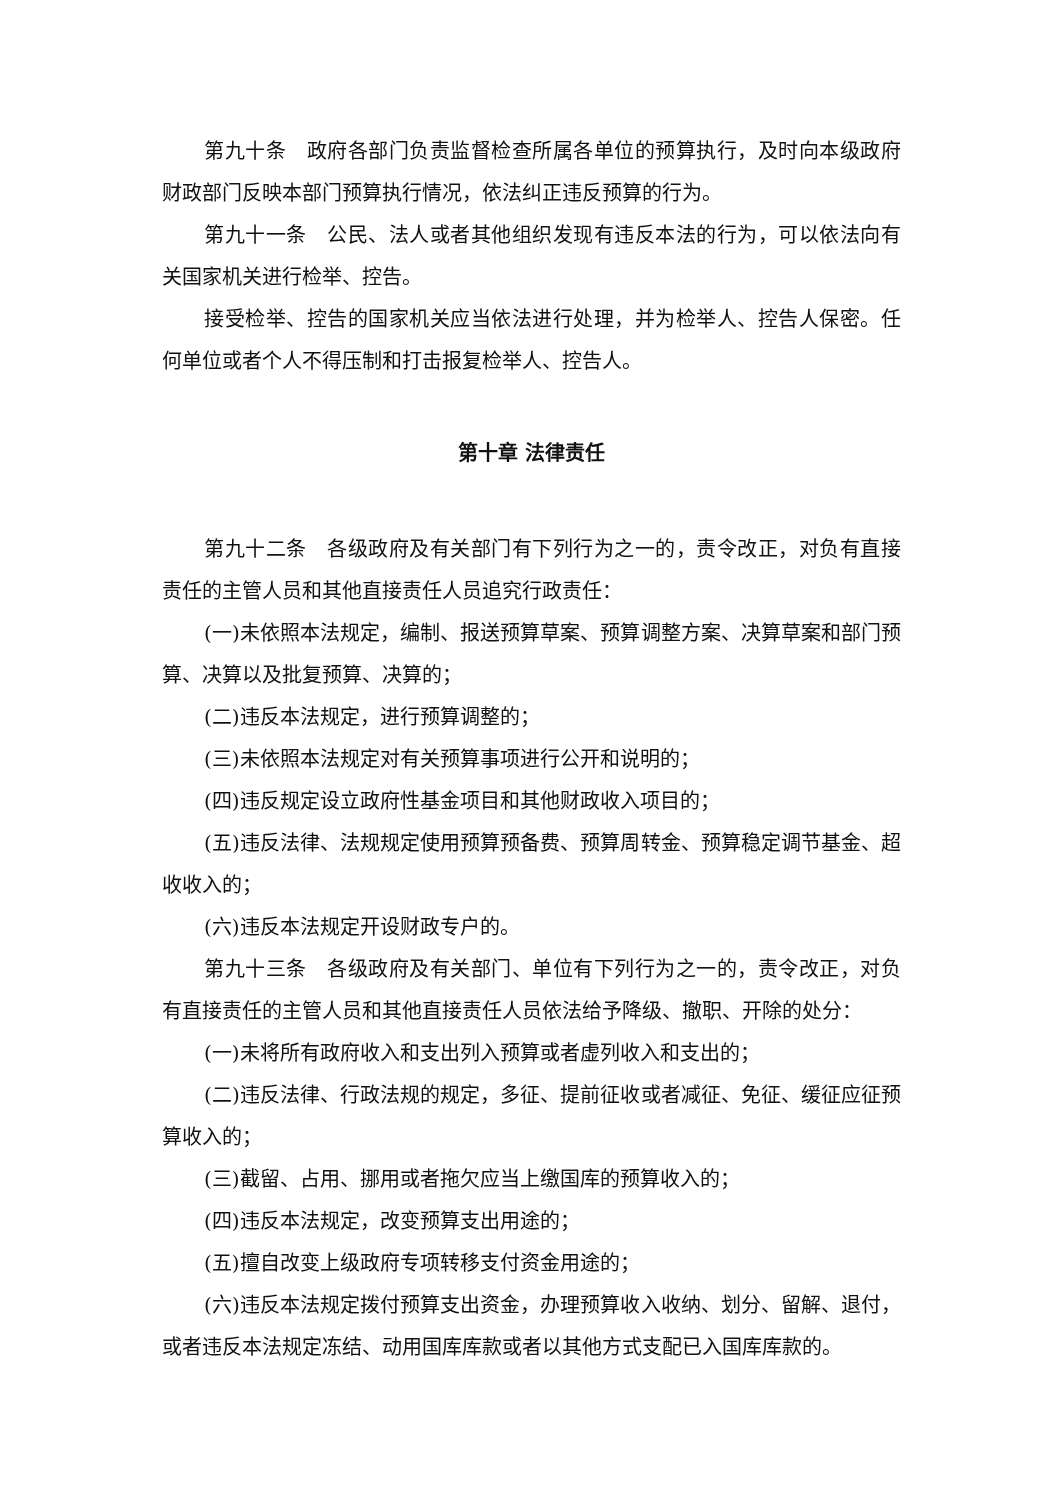第九十条　政府各部门负责监督检查所属各单位的预算执行，及时向本级政府财政部门反映本部门预算执行情况，依法纠正违反预算的行为。
第九十一条　公民、法人或者其他组织发现有违反本法的行为，可以依法向有关国家机关进行检举、控告。
接受检举、控告的国家机关应当依法进行处理，并为检举人、控告人保密。任何单位或者个人不得压制和打击报复检举人、控告人。
第十章 法律责任
第九十二条　各级政府及有关部门有下列行为之一的，责令改正，对负有直接责任的主管人员和其他直接责任人员追究行政责任：
(一)未依照本法规定，编制、报送预算草案、预算调整方案、决算草案和部门预算、决算以及批复预算、决算的；
(二)违反本法规定，进行预算调整的；
(三)未依照本法规定对有关预算事项进行公开和说明的；
(四)违反规定设立政府性基金项目和其他财政收入项目的；
(五)违反法律、法规规定使用预算预备费、预算周转金、预算稳定调节基金、超收收入的；
(六)违反本法规定开设财政专户的。
第九十三条　各级政府及有关部门、单位有下列行为之一的，责令改正，对负有直接责任的主管人员和其他直接责任人员依法给予降级、撤职、开除的处分：
(一)未将所有政府收入和支出列入预算或者虚列收入和支出的；
(二)违反法律、行政法规的规定，多征、提前征收或者减征、免征、缓征应征预算收入的；
(三)截留、占用、挪用或者拖欠应当上缴国库的预算收入的；
(四)违反本法规定，改变预算支出用途的；
(五)擅自改变上级政府专项转移支付资金用途的；
(六)违反本法规定拨付预算支出资金，办理预算收入收纳、划分、留解、退付，或者违反本法规定冻结、动用国库库款或者以其他方式支配已入国库库款的。